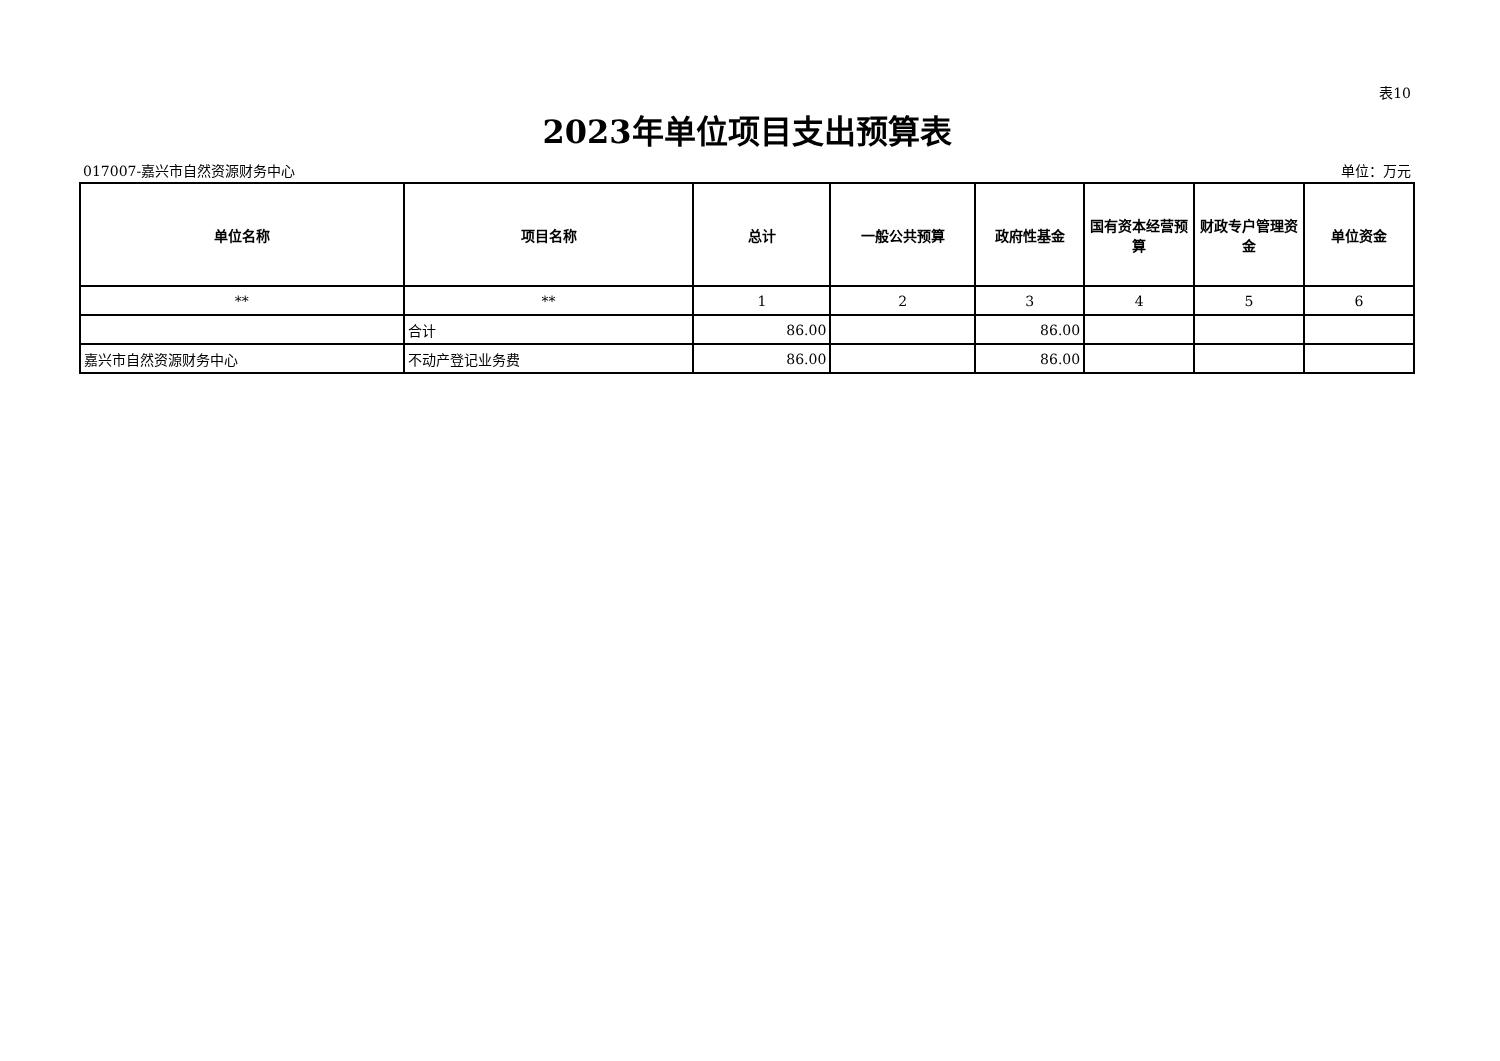表10
2023年单位项目支出预算表
017007-嘉兴市自然资源财务中心 单位：万元
| 单位名称 | 项目名称 | 总计 | 一般公共预算 | 政府性基金 | 国有资本经营预算 | 财政专户管理资金 | 单位资金 |
| --- | --- | --- | --- | --- | --- | --- | --- |
| ** | ** | 1 | 2 | 3 | 4 | 5 | 6 |
| | 合计 | 86.00 | | 86.00 | | | |
| 嘉兴市自然资源财务中心 | 不动产登记业务费 | 86.00 | | 86.00 | | | |